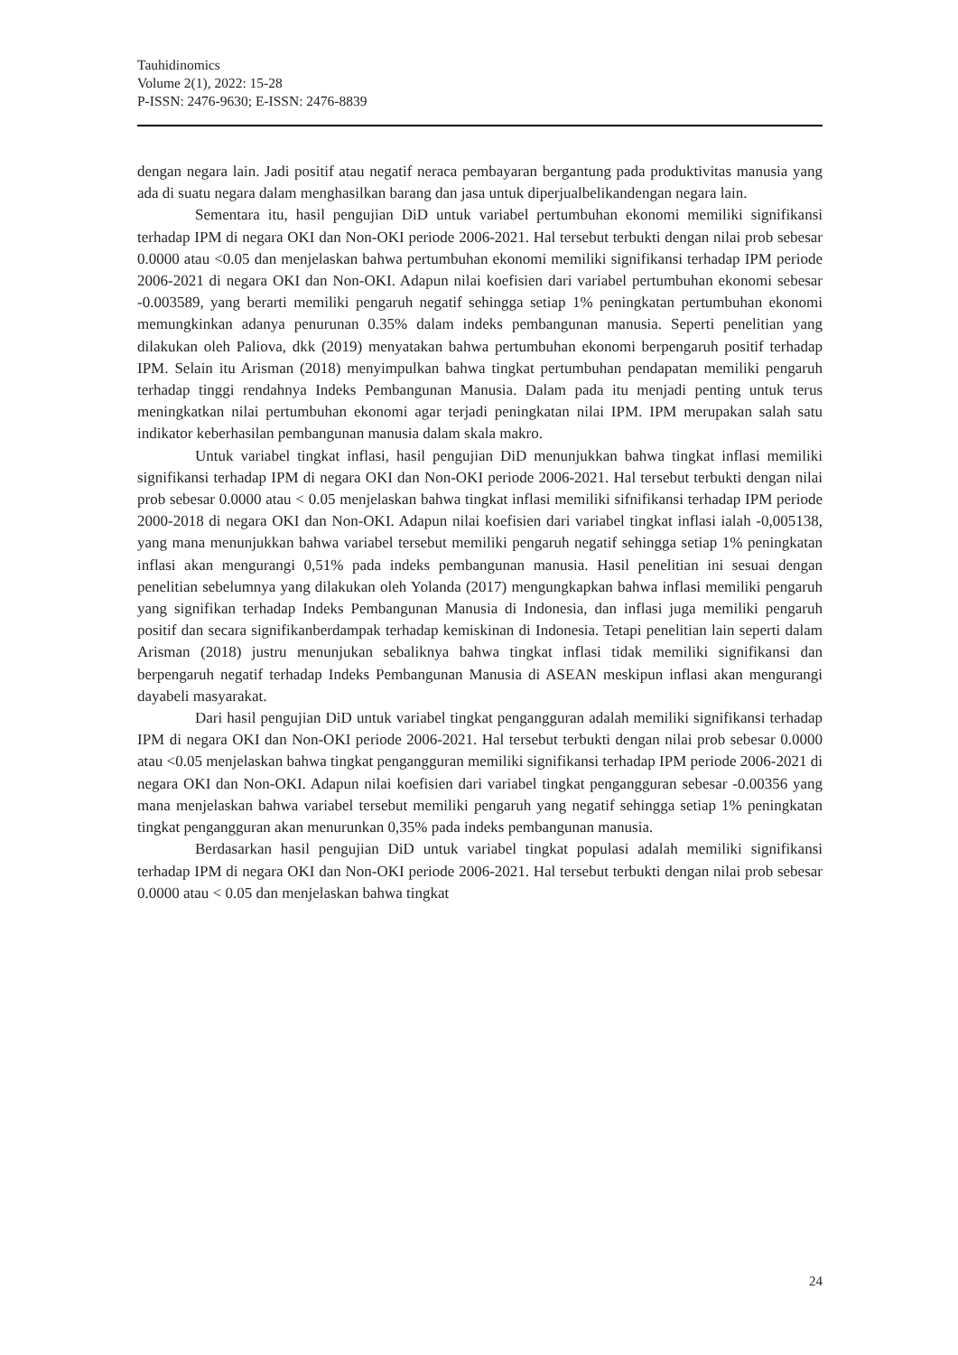Tauhidinomics
Volume 2(1), 2022: 15-28
P-ISSN: 2476-9630; E-ISSN: 2476-8839
dengan negara lain. Jadi positif atau negatif neraca pembayaran bergantung pada produktivitas manusia yang ada di suatu negara dalam menghasilkan barang dan jasa untuk diperjualbelikandengan negara lain.
Sementara itu, hasil pengujian DiD untuk variabel pertumbuhan ekonomi memiliki signifikansi terhadap IPM di negara OKI dan Non-OKI periode 2006-2021. Hal tersebut terbukti dengan nilai prob sebesar 0.0000 atau <0.05 dan menjelaskan bahwa pertumbuhan ekonomi memiliki signifikansi terhadap IPM periode 2006-2021 di negara OKI dan Non-OKI. Adapun nilai koefisien dari variabel pertumbuhan ekonomi sebesar -0.003589, yang berarti memiliki pengaruh negatif sehingga setiap 1% peningkatan pertumbuhan ekonomi memungkinkan adanya penurunan 0.35% dalam indeks pembangunan manusia. Seperti penelitian yang dilakukan oleh Paliova, dkk (2019) menyatakan bahwa pertumbuhan ekonomi berpengaruh positif terhadap IPM. Selain itu Arisman (2018) menyimpulkan bahwa tingkat pertumbuhan pendapatan memiliki pengaruh terhadap tinggi rendahnya Indeks Pembangunan Manusia. Dalam pada itu menjadi penting untuk terus meningkatkan nilai pertumbuhan ekonomi agar terjadi peningkatan nilai IPM. IPM merupakan salah satu indikator keberhasilan pembangunan manusia dalam skala makro.
Untuk variabel tingkat inflasi, hasil pengujian DiD menunjukkan bahwa tingkat inflasi memiliki signifikansi terhadap IPM di negara OKI dan Non-OKI periode 2006-2021. Hal tersebut terbukti dengan nilai prob sebesar 0.0000 atau < 0.05 menjelaskan bahwa tingkat inflasi memiliki sifnifikansi terhadap IPM periode 2000-2018 di negara OKI dan Non-OKI. Adapun nilai koefisien dari variabel tingkat inflasi ialah -0,005138, yang mana menunjukkan bahwa variabel tersebut memiliki pengaruh negatif sehingga setiap 1% peningkatan inflasi akan mengurangi 0,51% pada indeks pembangunan manusia. Hasil penelitian ini sesuai dengan penelitian sebelumnya yang dilakukan oleh Yolanda (2017) mengungkapkan bahwa inflasi memiliki pengaruh yang signifikan terhadap Indeks Pembangunan Manusia di Indonesia, dan inflasi juga memiliki pengaruh positif dan secara signifikanberdampak terhadap kemiskinan di Indonesia. Tetapi penelitian lain seperti dalam Arisman (2018) justru menunjukan sebaliknya bahwa tingkat inflasi tidak memiliki signifikansi dan berpengaruh negatif terhadap Indeks Pembangunan Manusia di ASEAN meskipun inflasi akan mengurangi dayabeli masyarakat.
Dari hasil pengujian DiD untuk variabel tingkat pengangguran adalah memiliki signifikansi terhadap IPM di negara OKI dan Non-OKI periode 2006-2021. Hal tersebut terbukti dengan nilai prob sebesar 0.0000 atau <0.05 menjelaskan bahwa tingkat pengangguran memiliki signifikansi terhadap IPM periode 2006-2021 di negara OKI dan Non-OKI. Adapun nilai koefisien dari variabel tingkat pengangguran sebesar -0.00356 yang mana menjelaskan bahwa variabel tersebut memiliki pengaruh yang negatif sehingga setiap 1% peningkatan tingkat pengangguran akan menurunkan 0,35% pada indeks pembangunan manusia.
Berdasarkan hasil pengujian DiD untuk variabel tingkat populasi adalah memiliki signifikansi terhadap IPM di negara OKI dan Non-OKI periode 2006-2021. Hal tersebut terbukti dengan nilai prob sebesar 0.0000 atau < 0.05 dan menjelaskan bahwa tingkat
24